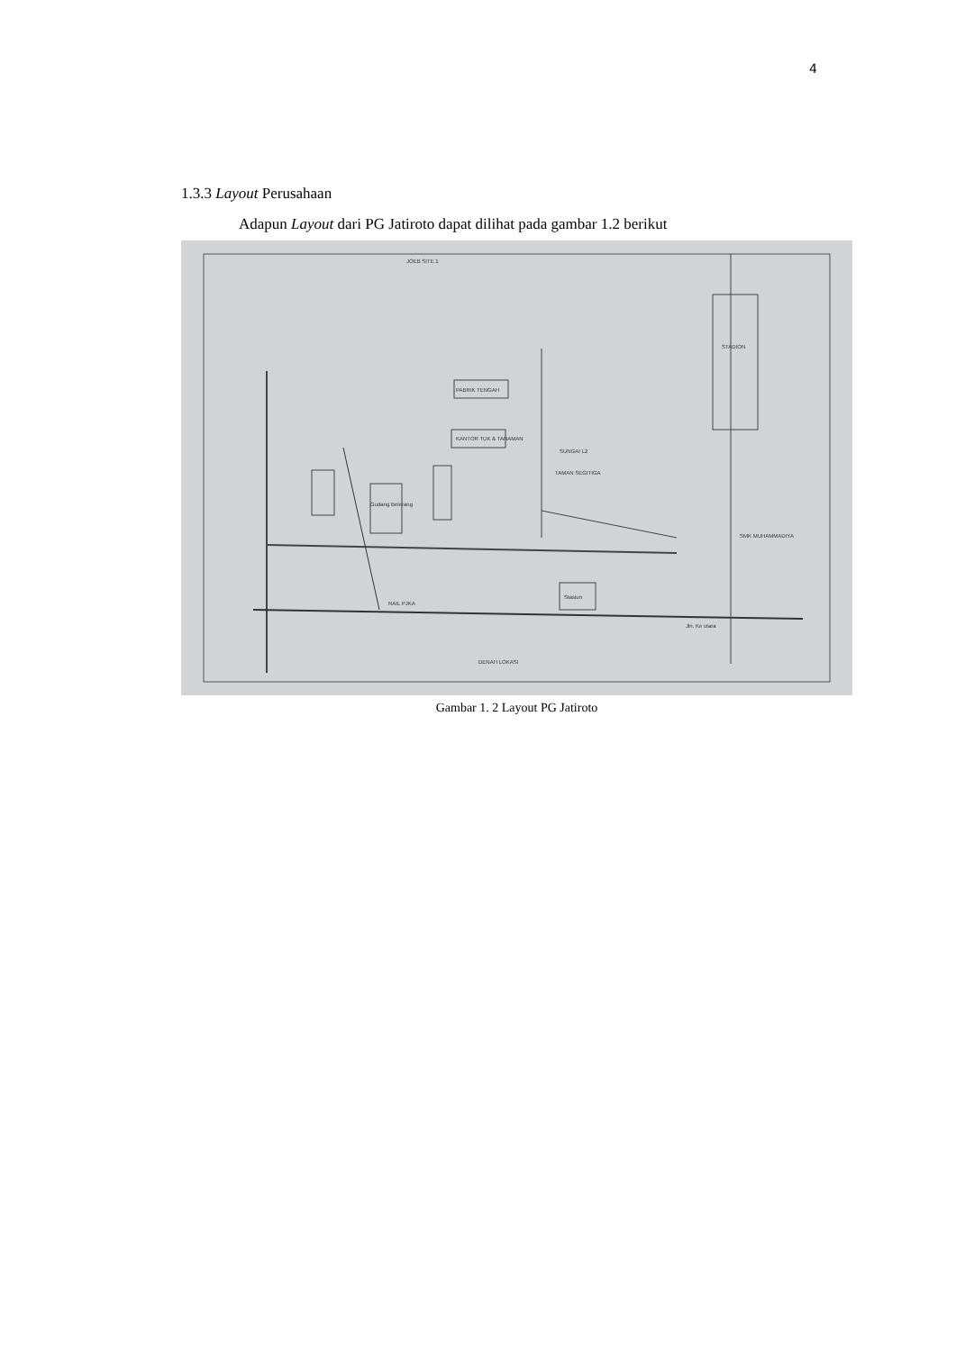4
1.3.3 Layout Perusahaan
Adapun Layout dari PG Jatiroto dapat dilihat pada gambar 1.2 berikut
JOEB SITE 1
PABRIK TENGAH
KANTOR TUK & TANAMAN
SUNGAI L2
STADION
TAMAN SEGITIGA
Gudang Belerang
SMK MUHAMMADIYA
Stasiun
RAIL PJKA
Jln. Ke utara
DENAH LOKASI
Gambar 1. 2 Layout PG Jatiroto